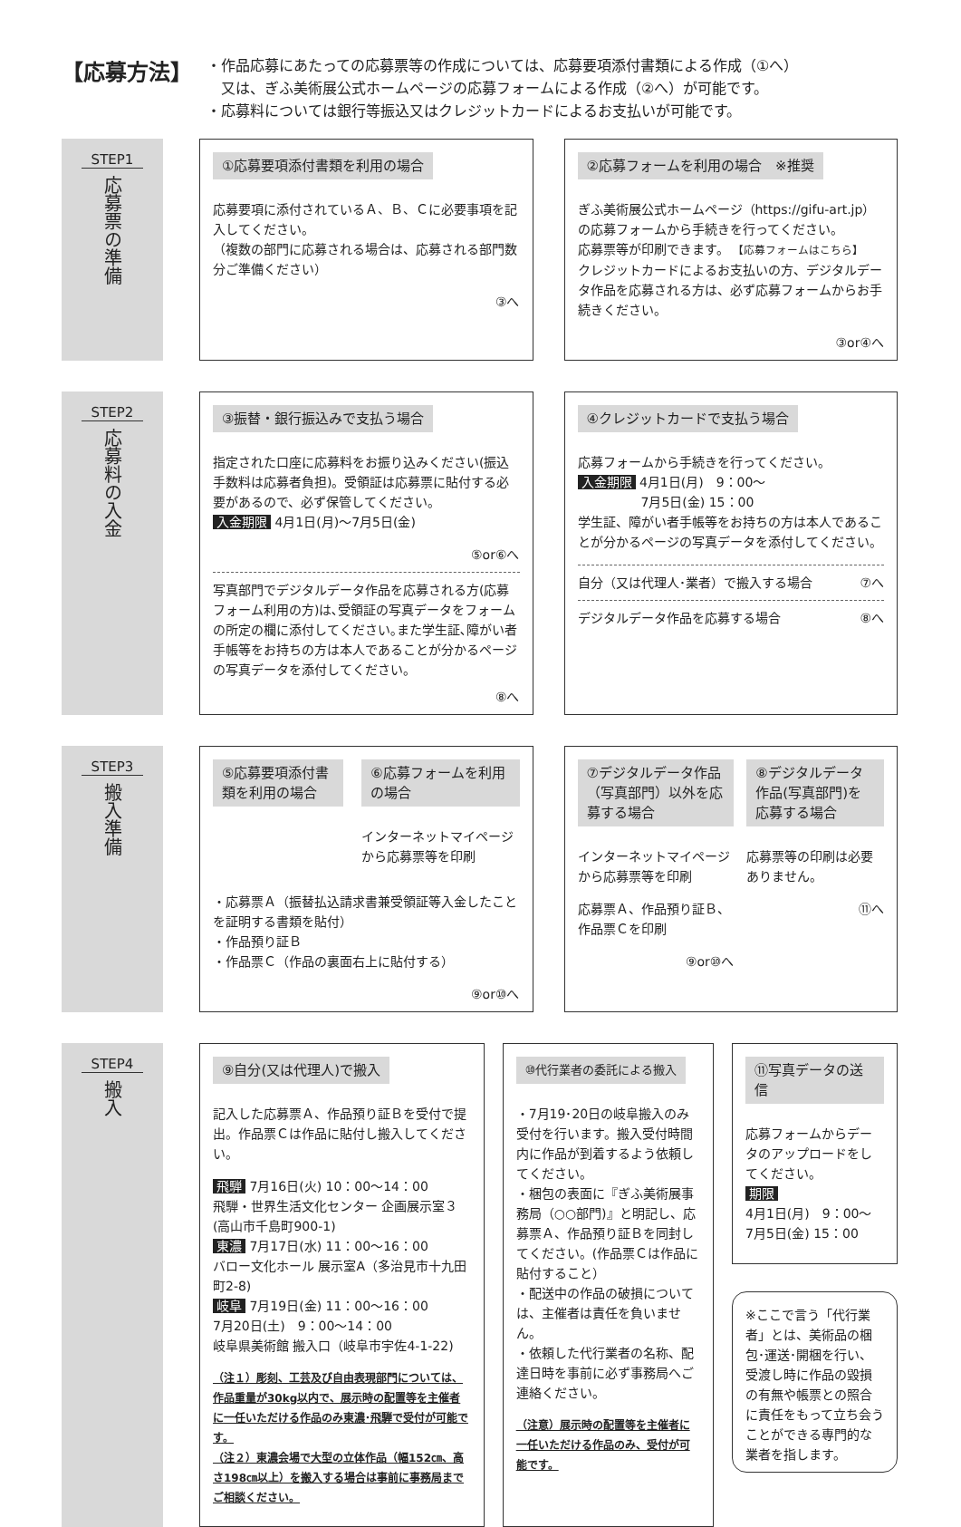【応募方法】
・作品応募にあたっての応募票等の作成については、応募要項添付書類による作成（①へ）
　又は、ぎふ美術展公式ホームページの応募フォームによる作成（②へ）が可能です。
・応募料については銀行等振込又はクレジットカードによるお支払いが可能です。
STEP1
応募票の準備
①応募要項添付書類を利用の場合
応募要項に添付されているＡ、Ｂ、Ｃに必要事項を記入してください。
（複数の部門に応募される場合は、応募される部門数分ご準備ください）
③へ
②応募フォームを利用の場合　※推奨
ぎふ美術展公式ホームページ（https://gifu-art.jp）の応募フォームから手続きを行ってください。
応募票等が印刷できます。 【応募フォームはこちら】
クレジットカードによるお支払いの方、デジタルデータ作品を応募される方は、必ず応募フォームからお手続きください。
③or④へ
STEP2
応募料の入金
③振替・銀行振込みで支払う場合
指定された口座に応募料をお振り込みください(振込手数料は応募者負担)。受領証は応募票に貼付する必要があるので、必ず保管してください。
入金期限 4月1日(月)～7月5日(金)
⑤or⑥へ
写真部門でデジタルデータ作品を応募される方(応募フォーム利用の方)は､受領証の写真データをフォームの所定の欄に添付してください｡また学生証､障がい者手帳等をお持ちの方は本人であることが分かるページの写真データを添付してください。
⑧へ
④クレジットカードで支払う場合
応募フォームから手続きを行ってください。
入金期限 4月1日(月)　9：00～
　　　　　7月5日(金) 15：00
学生証、障がい者手帳等をお持ちの方は本人であることが分かるページの写真データを添付してください。
自分（又は代理人･業者）で搬入する場合 ⑦へ
デジタルデータ作品を応募する場合 ⑧へ
STEP3
搬入準備
⑤応募要項添付書類を利用の場合 ⑥応募フォームを利用の場合
インターネットマイページから応募票等を印刷
・応募票Ａ（振替払込請求書兼受領証等入金したことを証明する書類を貼付）
・作品預り証Ｂ
・作品票Ｃ（作品の裏面右上に貼付する）
⑨or⑩へ
⑦デジタルデータ作品（写真部門）以外を応募する場合
インターネットマイページから応募票等を印刷
応募票Ａ、作品預り証Ｂ、作品票Ｃを印刷
⑨or⑩へ
⑧デジタルデータ作品(写真部門)を応募する場合
応募票等の印刷は必要ありません。
⑪へ
STEP4
搬入
⑨自分(又は代理人)で搬入
記入した応募票Ａ、作品預り証Ｂを受付で提出。作品票Ｃは作品に貼付し搬入してください。
飛騨 7月16日(火) 10：00～14：00
飛騨・世界生活文化センター 企画展示室３(高山市千島町900-1)
東濃 7月17日(水) 11：00～16：00
バロー文化ホール 展示室A（多治見市十九田町2-8)
岐阜 7月19日(金) 11：00～16：00
7月20日(土)　9：00～14：00
岐阜県美術館 搬入口（岐阜市宇佐4-1-22)
（注１）彫刻、工芸及び自由表現部門については、作品重量が30kg以内で、展示時の配置等を主催者に一任いただける作品のみ東濃･飛騨で受付が可能です。
（注２）東濃会場で大型の立体作品（幅152㎝、高さ198㎝以上）を搬入する場合は事前に事務局までご相談ください。
⑩代行業者の委託による搬入
・7月19･20日の岐阜搬入のみ受付を行います。搬入受付時間内に作品が到着するよう依頼してください。
・梱包の表面に『ぎふ美術展事務局（○○部門)』と明記し、応募票Ａ、作品預り証Ｂを同封してください。(作品票Ｃは作品に貼付すること）
・配送中の作品の破損については、主催者は責任を負いません。
・依頼した代行業者の名称、配達日時を事前に必ず事務局へご連絡ください。
（注意）展示時の配置等を主催者に一任いただける作品のみ、受付が可能です。
⑪写真データの送信
応募フォームからデータのアップロードをしてください。
期限
4月1日(月)　9：00～
7月5日(金) 15：00
※ここで言う「代行業者」とは、美術品の梱包･運送･開梱を行い、受渡し時に作品の毀損の有無や帳票との照合に責任をもって立ち会うことができる専門的な業者を指します。